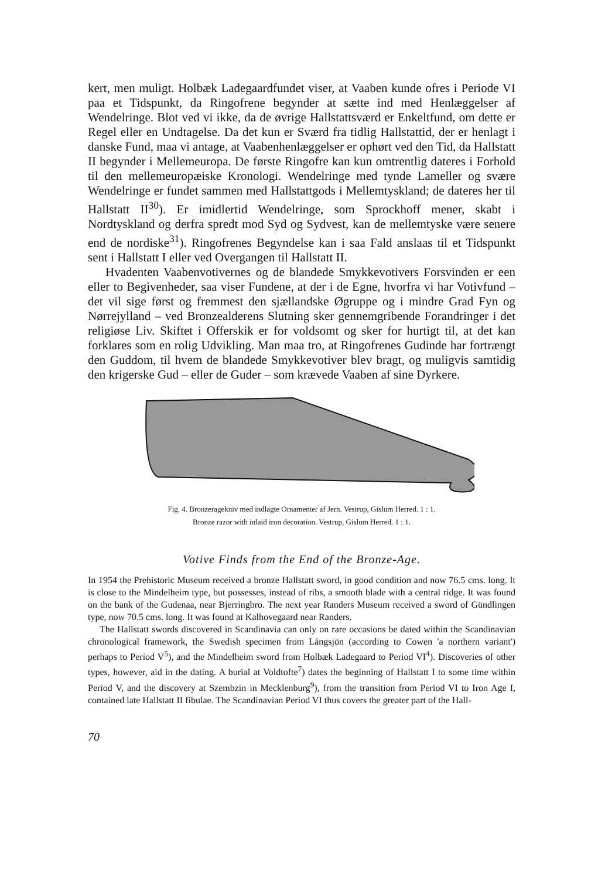kert, men muligt. Holbæk Ladegaardfundet viser, at Vaaben kunde ofres i Periode VI paa et Tidspunkt, da Ringofrene begynder at sætte ind med Henlæggelser af Wendelringe. Blot ved vi ikke, da de øvrige Hallstattsværd er Enkeltfund, om dette er Regel eller en Undtagelse. Da det kun er Sværd fra tidlig Hallstattid, der er henlagt i danske Fund, maa vi antage, at Vaabenhenlæggelser er ophørt ved den Tid, da Hallstatt II begynder i Mellemeuropa. De første Ringofre kan kun omtrentlig dateres i Forhold til den mellemeuropæiske Kronologi. Wendelringe med tynde Lameller og svære Wendelringe er fundet sammen med Hallstattgods i Mellemtyskland; de dateres her til Hallstatt II<sup>30</sup>). Er imidlertid Wendelringe, som Sprockhoff mener, skabt i Nordtyskland og derfra spredt mod Syd og Sydvest, kan de mellemtyske være senere end de nordiske<sup>31</sup>). Ringofrenes Begyndelse kan i saa Fald anslaas til et Tidspunkt sent i Hallstatt I eller ved Overgangen til Hallstatt II.
Hvadenten Vaabenvotivernes og de blandede Smykkevotivers Forsvinden er een eller to Begivenheder, saa viser Fundene, at der i de Egne, hvorfra vi har Votivfund – det vil sige først og fremmest den sjællandske Øgruppe og i mindre Grad Fyn og Nørrejylland – ved Bronzealderens Slutning sker gennemgribende Forandringer i det religiøse Liv. Skiftet i Offerskik er for voldsomt og sker for hurtigt til, at det kan forklares som en rolig Udvikling. Man maa tro, at Ringofrenes Gudinde har fortrængt den Guddom, til hvem de blandede Smykkevotiver blev bragt, og muligvis samtidig den krigerske Gud – eller de Guder – som krævede Vaaben af sine Dyrkere.
Fig. 4. Bronzeragekniv med indlagte Ornamenter af Jern. Vestrup, Gislum Herred. 1 : 1.
Bronze razor with inlaid iron decoration. Vestrup, Gislum Herred. 1 : 1.
Votive Finds from the End of the Bronze-Age.
In 1954 the Prehistoric Museum received a bronze Hallstatt sword, in good condition and now 76.5 cms. long. It is close to the Mindelheim type, but possesses, instead of ribs, a smooth blade with a central ridge. It was found on the bank of the Gudenaa, near Bjerringbro. The next year Randers Museum received a sword of Gündlingen type, now 70.5 cms. long. It was found at Kalhovegaard near Randers.
The Hallstatt swords discovered in Scandinavia can only on rare occasions be dated within the Scandinavian chronological framework, the Swedish specimen from Långsjön (according to Cowen 'a northern variant') perhaps to Period V<sup>5</sup>), and the Mindelheim sword from Holbæk Ladegaard to Period VI<sup>4</sup>). Discoveries of other types, however, aid in the dating. A burial at Voldtofte<sup>7</sup>) dates the beginning of Hallstatt I to some time within Period V, and the discovery at Szembzin in Mecklenburg<sup>9</sup>), from the transition from Period VI to Iron Age I, contained late Hallstatt II fibulae. The Scandinavian Period VI thus covers the greater part of the Hall-
70